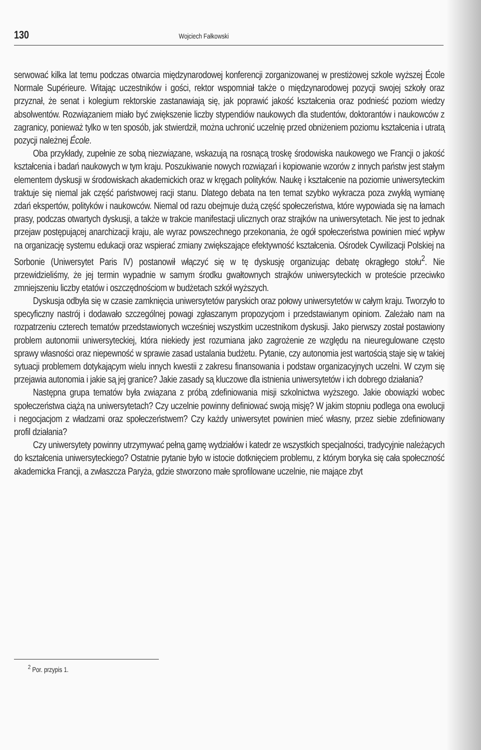130 Wojciech Fałkowski
serwować kilka lat temu podczas otwarcia międzynarodowej konferencji zorganizowanej w prestiżowej szkole wyższej École Normale Supérieure. Witając uczestników i gości, rektor wspomniał także o międzynarodowej pozycji swojej szkoły oraz przyznał, że senat i kolegium rektorskie zastanawiają się, jak poprawić jakość kształcenia oraz podnieść poziom wiedzy absolwentów. Rozwiązaniem miało być zwiększenie liczby stypendiów naukowych dla studentów, doktorantów i naukowców z zagranicy, ponieważ tylko w ten sposób, jak stwierdził, można uchronić uczelnię przed obniżeniem poziomu kształcenia i utratą pozycji należnej École.
Oba przykłady, zupełnie ze sobą niezwiązane, wskazują na rosnącą troskę środowiska naukowego we Francji o jakość kształcenia i badań naukowych w tym kraju. Poszukiwanie nowych rozwiązań i kopiowanie wzorów z innych państw jest stałym elementem dyskusji w środowiskach akademickich oraz w kręgach polityków. Naukę i kształcenie na poziomie uniwersyteckim traktuje się niemal jak część państwowej racji stanu. Dlatego debata na ten temat szybko wykracza poza zwykłą wymianę zdań ekspertów, polityków i naukowców. Niemal od razu obejmuje dużą część społeczeństwa, które wypowiada się na łamach prasy, podczas otwartych dyskusji, a także w trakcie manifestacji ulicznych oraz strajków na uniwersytetach. Nie jest to jednak przejaw postępującej anarchizacji kraju, ale wyraz powszechnego przekonania, że ogół społeczeństwa powinien mieć wpływ na organizację systemu edukacji oraz wspierać zmiany zwiększające efektywność kształcenia. Ośrodek Cywilizacji Polskiej na Sorbonie (Uniwersytet Paris IV) postanowił włączyć się w tę dyskusję organizując debatę okrągłego stołu<sup>2</sup>. Nie przewidzieliśmy, że jej termin wypadnie w samym środku gwałtownych strajków uniwersyteckich w proteście przeciwko zmniejszeniu liczby etatów i oszczędnościom w budżetach szkół wyższych.
Dyskusja odbyła się w czasie zamknięcia uniwersytetów paryskich oraz połowy uniwersytetów w całym kraju. Tworzyło to specyficzny nastrój i dodawało szczególnej powagi zgłaszanym propozycjom i przedstawianym opiniom. Zależało nam na rozpatrzeniu czterech tematów przedstawionych wcześniej wszystkim uczestnikom dyskusji. Jako pierwszy został postawiony problem autonomii uniwersyteckiej, która niekiedy jest rozumiana jako zagrożenie ze względu na nieuregulowane często sprawy własności oraz niepewność w sprawie zasad ustalania budżetu. Pytanie, czy autonomia jest wartością staje się w takiej sytuacji problemem dotykającym wielu innych kwestii z zakresu finansowania i podstaw organizacyjnych uczelni. W czym się przejawia autonomia i jakie są jej granice? Jakie zasady są kluczowe dla istnienia uniwersytetów i ich dobrego działania?
Następna grupa tematów była związana z próbą zdefiniowania misji szkolnictwa wyższego. Jakie obowiązki wobec społeczeństwa ciążą na uniwersytetach? Czy uczelnie powinny definiować swoją misję? W jakim stopniu podlega ona ewolucji i negocjacjom z władzami oraz społeczeństwem? Czy każdy uniwersytet powinien mieć własny, przez siebie zdefiniowany profil działania?
Czy uniwersytety powinny utrzymywać pełną gamę wydziałów i katedr ze wszystkich specjalności, tradycyjnie należących do kształcenia uniwersyteckiego? Ostatnie pytanie było w istocie dotknięciem problemu, z którym boryka się cała społeczność akademicka Francji, a zwłaszcza Paryża, gdzie stworzono małe sprofilowane uczelnie, nie mające zbyt
<sup>2</sup> Por. przypis 1.